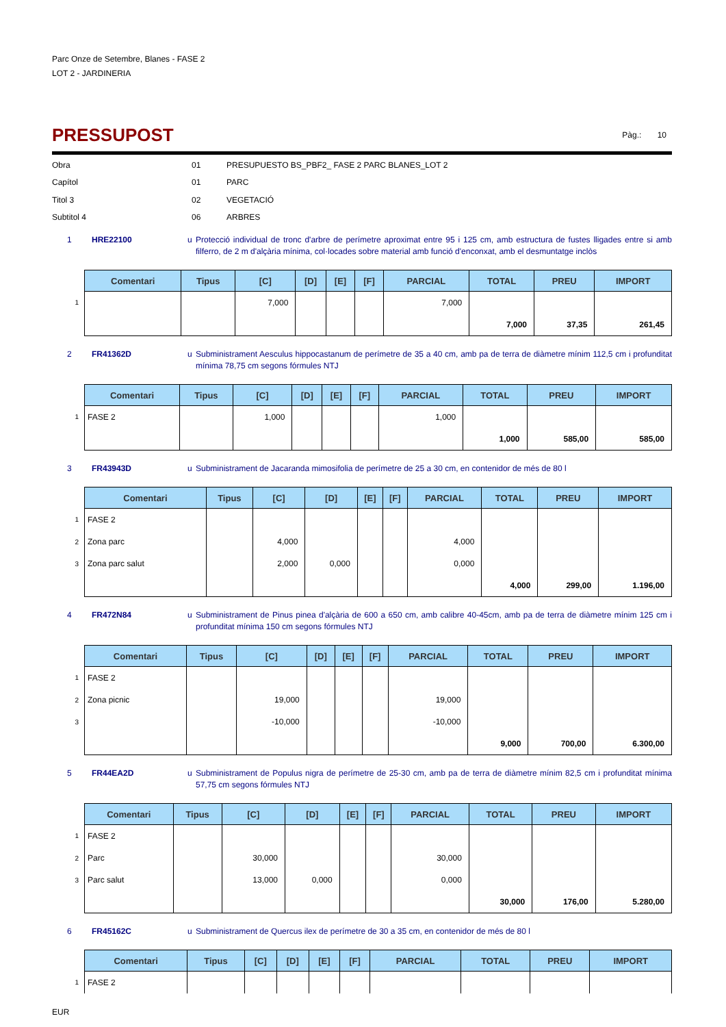Parc Onze de Setembre, Blanes - FASE 2
LOT 2 - JARDINERIA
PRESSUPOST
Pàg.: 10
Obra 01 PRESUPUESTO BS_PBF2_ FASE 2 PARC BLANES_LOT 2
Capítol 01 PARC
Titol 3 02 VEGETACIÓ
Subtitol 4 06 ARBRES
1 HRE22100 u Protecció individual de tronc d'arbre de perímetre aproximat entre 95 i 125 cm, amb estructura de fustes lligades entre si amb filferro, de 2 m d'alçària mínima, col·locades sobre material amb funció d'enconxat, amb el desmuntatge inclòs
| | Comentari | Tipus | [C] | [D] | [E] | [F] | PARCIAL | TOTAL | PREU | IMPORT |
| --- | --- | --- | --- | --- | --- | --- | --- | --- | --- | --- |
| 1 | | | 7,000 | | | | 7,000 | | | |
| | | | | | | | | 7,000 | 37,35 | 261,45 |
2 FR41362D u Subministrament Aesculus hippocastanum de perímetre de 35 a 40 cm, amb pa de terra de diàmetre mínim 112,5 cm i profunditat mínima 78,75 cm segons fórmules NTJ
| | Comentari | Tipus | [C] | [D] | [E] | [F] | PARCIAL | TOTAL | PREU | IMPORT |
| --- | --- | --- | --- | --- | --- | --- | --- | --- | --- | --- |
| 1 | FASE 2 | | 1,000 | | | | 1,000 | | | |
| | | | | | | | | 1,000 | 585,00 | 585,00 |
3 FR43943D u Subministrament de Jacaranda mimosifolia de perímetre de 25 a 30 cm, en contenidor de més de 80 l
| | Comentari | Tipus | [C] | [D] | [E] | [F] | PARCIAL | TOTAL | PREU | IMPORT |
| --- | --- | --- | --- | --- | --- | --- | --- | --- | --- | --- |
| 1 | FASE 2 | | | | | | | | | |
| 2 | Zona parc | | 4,000 | | | | 4,000 | | | |
| 3 | Zona parc salut | | 2,000 | 0,000 | | | 0,000 | | | |
| | | | | | | | | 4,000 | 299,00 | 1.196,00 |
4 FR472N84 u Subministrament de Pinus pinea d'alçària de 600 a 650 cm, amb calibre 40-45cm, amb pa de terra de diàmetre mínim 125 cm i profunditat mínima 150 cm segons fórmules NTJ
| | Comentari | Tipus | [C] | [D] | [E] | [F] | PARCIAL | TOTAL | PREU | IMPORT |
| --- | --- | --- | --- | --- | --- | --- | --- | --- | --- | --- |
| 1 | FASE 2 | | | | | | | | | |
| 2 | Zona picnic | | 19,000 | | | | 19,000 | | | |
| 3 | | | -10,000 | | | | -10,000 | | | |
| | | | | | | | | 9,000 | 700,00 | 6.300,00 |
5 FR44EA2D u Subministrament de Populus nigra de perímetre de 25-30 cm, amb pa de terra de diàmetre mínim 82,5 cm i profunditat mínima 57,75 cm segons fórmules NTJ
| | Comentari | Tipus | [C] | [D] | [E] | [F] | PARCIAL | TOTAL | PREU | IMPORT |
| --- | --- | --- | --- | --- | --- | --- | --- | --- | --- | --- |
| 1 | FASE 2 | | | | | | | | | |
| 2 | Parc | | 30,000 | | | | 30,000 | | | |
| 3 | Parc salut | | 13,000 | 0,000 | | | 0,000 | | | |
| | | | | | | | | 30,000 | 176,00 | 5.280,00 |
6 FR45162C u Subministrament de Quercus ilex de perímetre de 30 a 35 cm, en contenidor de més de 80 l
| | Comentari | Tipus | [C] | [D] | [E] | [F] | PARCIAL | TOTAL | PREU | IMPORT |
| --- | --- | --- | --- | --- | --- | --- | --- | --- | --- | --- |
| 1 | FASE 2 | | | | | | | | | |
EUR